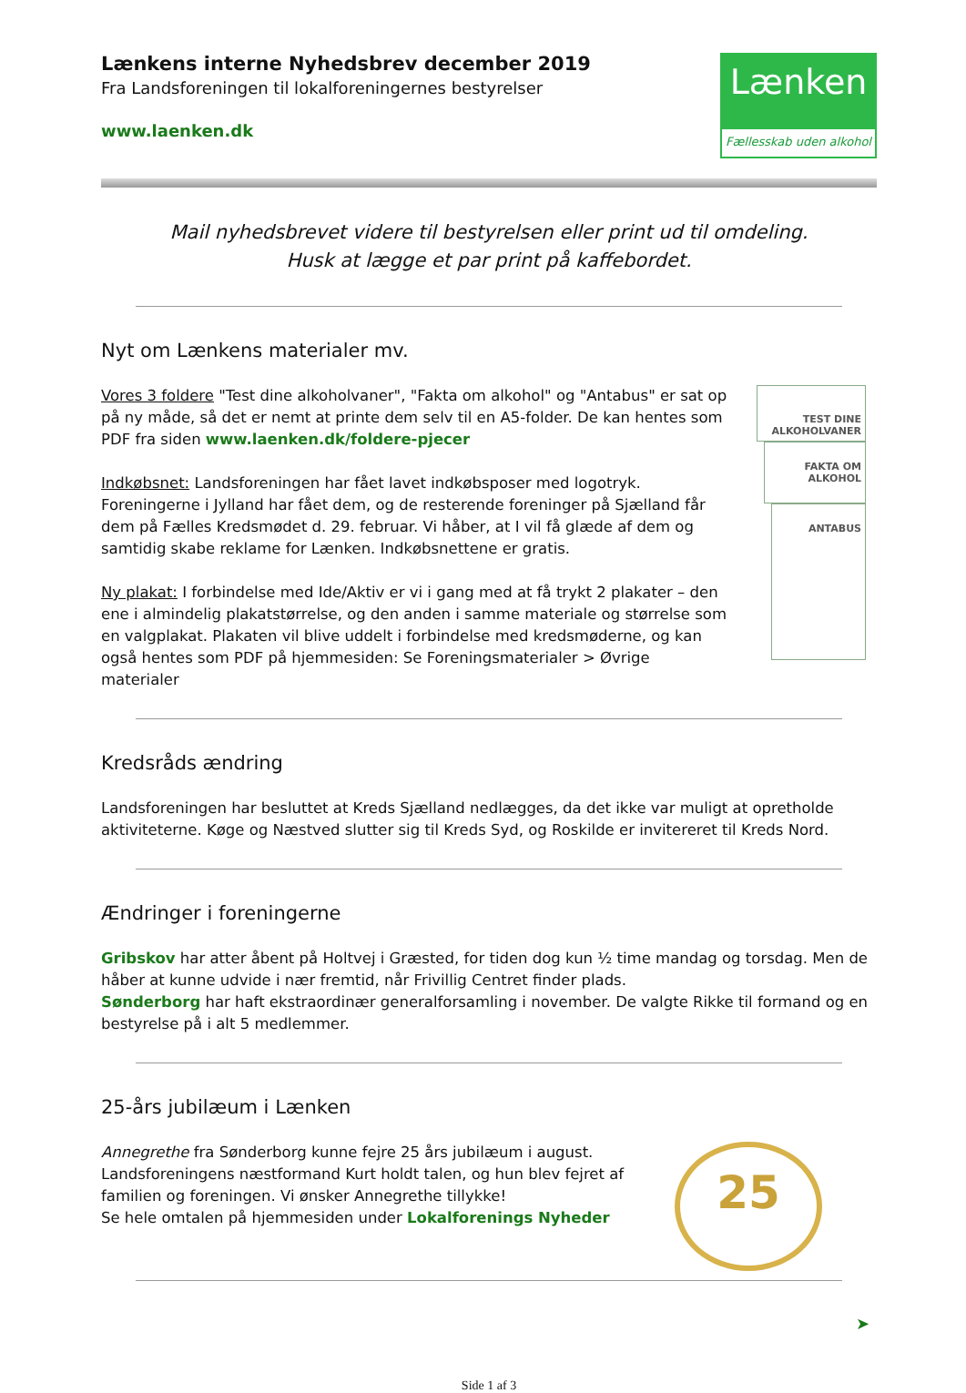Lænkens interne Nyhedsbrev december 2019
Fra Landsforeningen til lokalforeningernes bestyrelser
www.laenken.dk
Lænken
Fællesskab uden alkohol
Mail nyhedsbrevet videre til bestyrelsen eller print ud til omdeling.
Husk at lægge et par print på kaffebordet.
Nyt om Lænkens materialer mv.
Vores 3 foldere "Test dine alkoholvaner", "Fakta om alkohol" og "Antabus" er sat op på ny måde, så det er nemt at printe dem selv til en A5-folder. De kan hentes som PDF fra siden www.laenken.dk/foldere-pjecer
Indkøbsnet: Landsforeningen har fået lavet indkøbsposer med logotryk. Foreningerne i Jylland har fået dem, og de resterende foreninger på Sjælland får dem på Fælles Kredsmødet d. 29. februar. Vi håber, at I vil få glæde af dem og samtidig skabe reklame for Lænken. Indkøbsnettene er gratis.
Ny plakat: I forbindelse med Ide/Aktiv er vi i gang med at få trykt 2 plakater – den ene i almindelig plakatstørrelse, og den anden i samme materiale og størrelse som en valgplakat. Plakaten vil blive uddelt i forbindelse med kredsmøderne, og kan også hentes som PDF på hjemmesiden: Se Foreningsmaterialer > Øvrige materialer
TEST DINE ALKOHOLVANER
FAKTA OM ALKOHOL
ANTABUS
Kredsråds ændring
Landsforeningen har besluttet at Kreds Sjælland nedlægges, da det ikke var muligt at opretholde aktiviteterne. Køge og Næstved slutter sig til Kreds Syd, og Roskilde er invitereret til Kreds Nord.
Ændringer i foreningerne
Gribskov har atter åbent på Holtvej i Græsted, for tiden dog kun ½ time mandag og torsdag. Men de håber at kunne udvide i nær fremtid, når Frivillig Centret finder plads.
Sønderborg har haft ekstraordinær generalforsamling i november. De valgte Rikke til formand og en bestyrelse på i alt 5 medlemmer.
25-års jubilæum i Lænken
Annegrethe fra Sønderborg kunne fejre 25 års jubilæum i august. Landsforeningens næstformand Kurt holdt talen, og hun blev fejret af familien og foreningen. Vi ønsker Annegrethe tillykke!
Se hele omtalen på hjemmesiden under Lokalforenings Nyheder
25
➤
Side 1 af 3